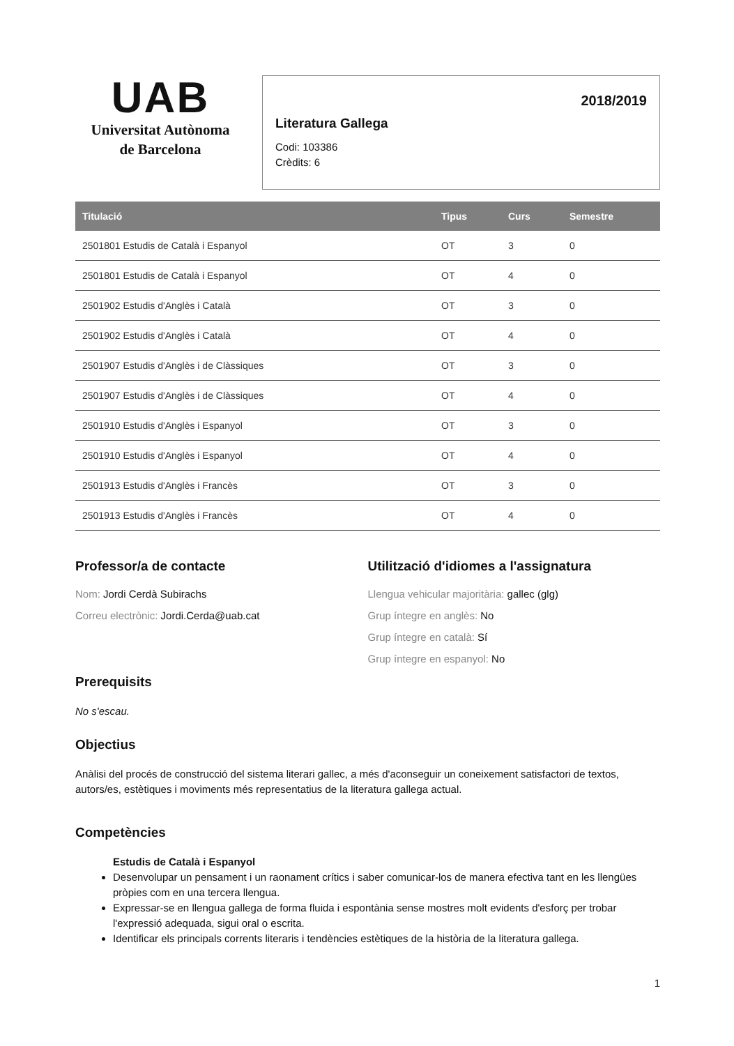UAB
Universitat Autònoma
de Barcelona
2018/2019
Literatura Gallega
Codi: 103386
Crèdits: 6
| Titulació | Tipus | Curs | Semestre |
| --- | --- | --- | --- |
| 2501801 Estudis de Català i Espanyol | OT | 3 | 0 |
| 2501801 Estudis de Català i Espanyol | OT | 4 | 0 |
| 2501902 Estudis d'Anglès i Català | OT | 3 | 0 |
| 2501902 Estudis d'Anglès i Català | OT | 4 | 0 |
| 2501907 Estudis d'Anglès i de Clàssiques | OT | 3 | 0 |
| 2501907 Estudis d'Anglès i de Clàssiques | OT | 4 | 0 |
| 2501910 Estudis d'Anglès i Espanyol | OT | 3 | 0 |
| 2501910 Estudis d'Anglès i Espanyol | OT | 4 | 0 |
| 2501913 Estudis d'Anglès i Francès | OT | 3 | 0 |
| 2501913 Estudis d'Anglès i Francès | OT | 4 | 0 |
Professor/a de contacte
Nom: Jordi Cerdà Subirachs
Correu electrònic: Jordi.Cerda@uab.cat
Utilització d'idiomes a l'assignatura
Llengua vehicular majoritària: gallec (glg)
Grup íntegre en anglès: No
Grup íntegre en català: Sí
Grup íntegre en espanyol: No
Prerequisits
No s'escau.
Objectius
Anàlisi del procés de construcció del sistema literari gallec, a més d'aconseguir un coneixement satisfactori de textos, autors/es, estètiques i moviments més representatius de la literatura gallega actual.
Competències
Estudis de Català i Espanyol
Desenvolupar un pensament i un raonament crítics i saber comunicar-los de manera efectiva tant en les llengües pròpies com en una tercera llengua.
Expressar-se en llengua gallega de forma fluida i espontània sense mostres molt evidents d'esforç per trobar l'expressió adequada, sigui oral o escrita.
Identificar els principals corrents literaris i tendències estètiques de la història de la literatura gallega.
1